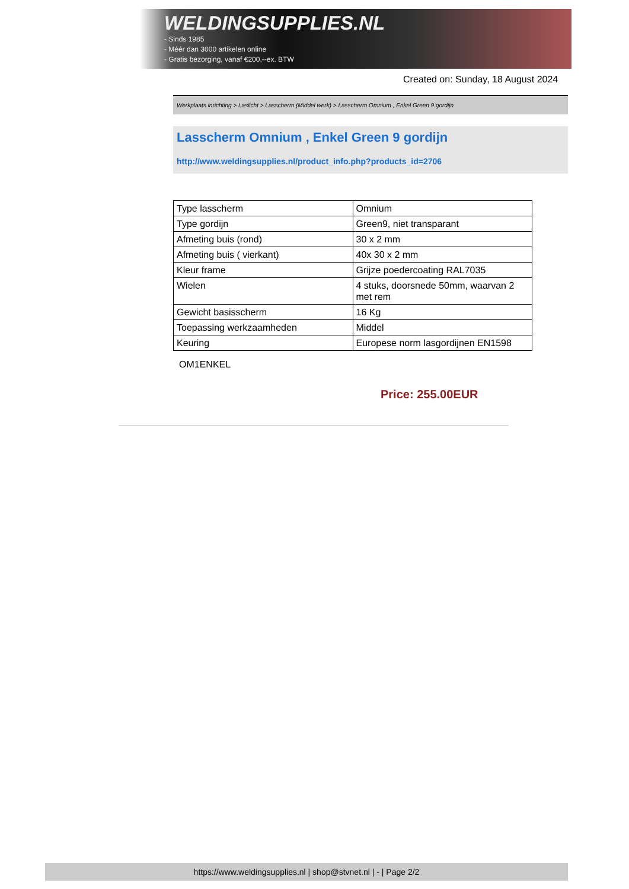WELDINGSUPPLIES.NL
- Sinds 1985
- Méér dan 3000 artikelen online
- Gratis bezorging, vanaf €200,--ex. BTW
Created on: Sunday, 18 August 2024
Werkplaats inrichting > Laslicht > Lasscherm (Middel werk) > Lasscherm Omnium , Enkel Green 9 gordijn
Lasscherm Omnium , Enkel Green 9 gordijn
http://www.weldingsupplies.nl/product_info.php?products_id=2706
| Type lasscherm | Omnium |
| Type gordijn | Green9, niet transparant |
| Afmeting buis (rond) | 30 x 2 mm |
| Afmeting buis ( vierkant) | 40x 30 x 2 mm |
| Kleur frame | Grijze poedercoating RAL7035 |
| Wielen | 4 stuks, doorsnede 50mm, waarvan 2 met rem |
| Gewicht basisscherm | 16 Kg |
| Toepassing werkzaamheden | Middel |
| Keuring | Europese norm lasgordijnen EN1598 |
OM1ENKEL
Price: 255.00EUR
https://www.weldingsupplies.nl | shop@stvnet.nl | - | Page 2/2